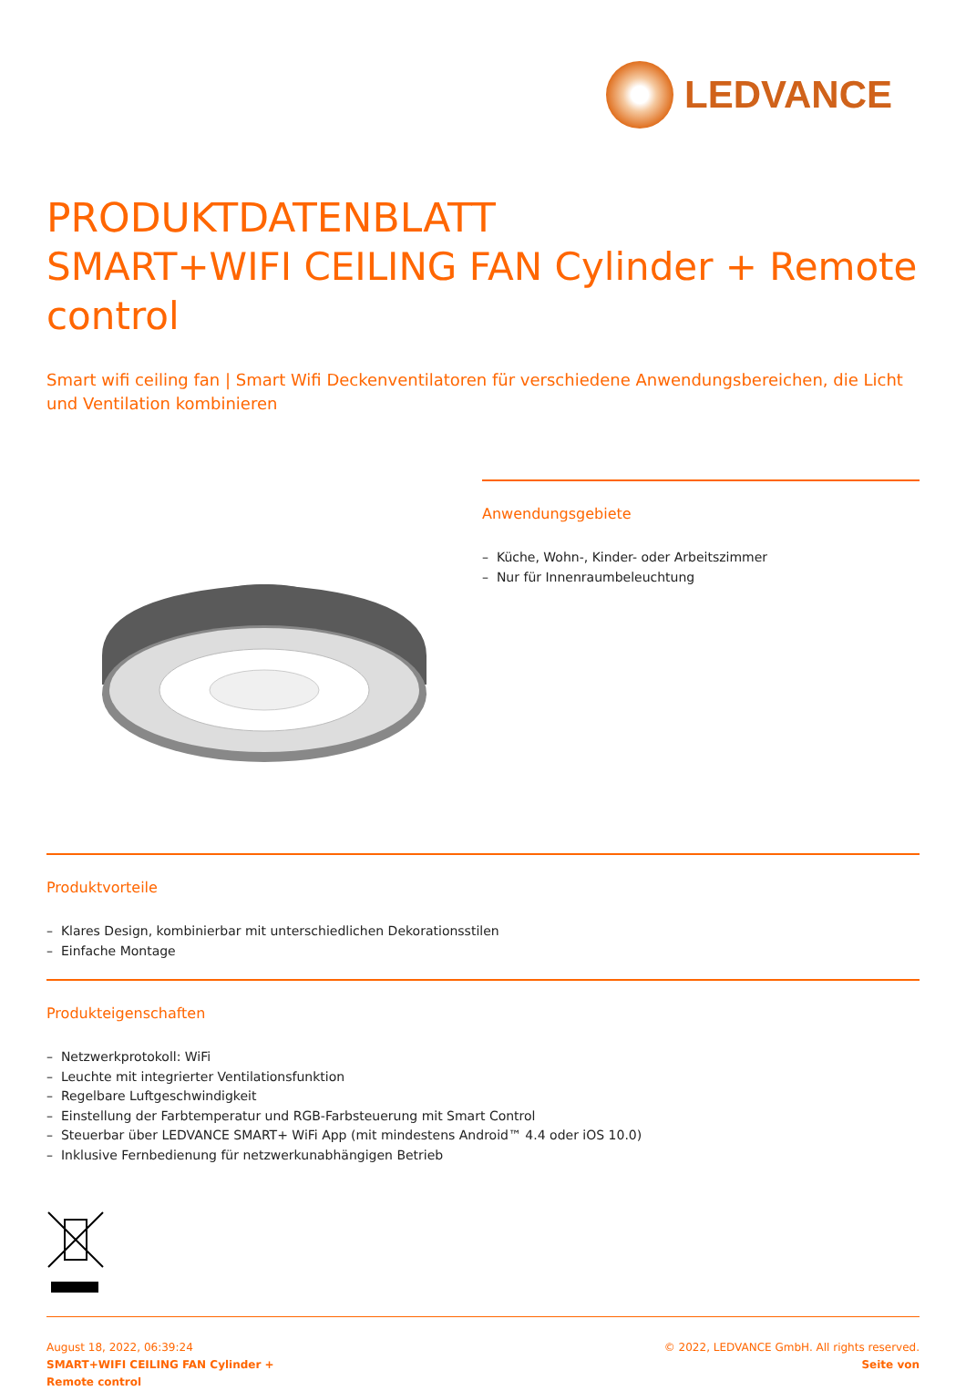LEDVANCE
PRODUKTDATENBLATT
SMART+WIFI CEILING FAN Cylinder + Remote control
Smart wifi ceiling fan | Smart Wifi Deckenventilatoren für verschiedene Anwendungsbereichen, die Licht und Ventilation kombinieren
Anwendungsgebiete
– Küche, Wohn-, Kinder- oder Arbeitszimmer
– Nur für Innenraumbeleuchtung
Produktvorteile
– Klares Design, kombinierbar mit unterschiedlichen Dekorationsstilen
– Einfache Montage
Produkteigenschaften
– Netzwerkprotokoll: WiFi
– Leuchte mit integrierter Ventilationsfunktion
– Regelbare Luftgeschwindigkeit
– Einstellung der Farbtemperatur und RGB-Farbsteuerung mit Smart Control
– Steuerbar über LEDVANCE SMART+ WiFi App (mit mindestens Android™ 4.4 oder iOS 10.0)
– Inklusive Fernbedienung für netzwerkunabhängigen Betrieb
August 18, 2022, 06:39:24
SMART+WIFI CEILING FAN Cylinder +
Remote control
© 2022, LEDVANCE GmbH. All rights reserved.
Seite von